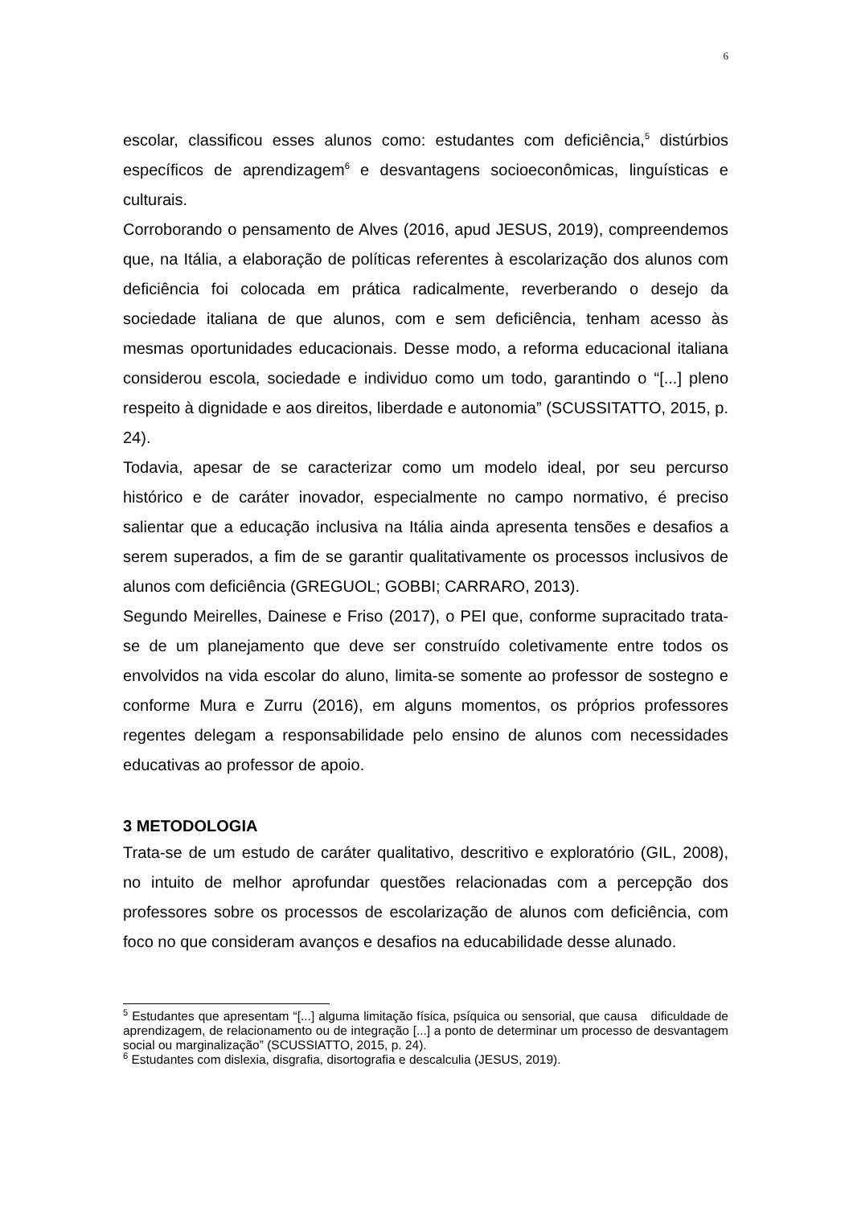6
escolar, classificou esses alunos como: estudantes com deficiência,<sup>5</sup> distúrbios específicos de aprendizagem<sup>6</sup> e desvantagens socioeconômicas, linguísticas e culturais.
Corroborando o pensamento de Alves (2016, apud JESUS, 2019), compreendemos que, na Itália, a elaboração de políticas referentes à escolarização dos alunos com deficiência foi colocada em prática radicalmente, reverberando o desejo da sociedade italiana de que alunos, com e sem deficiência, tenham acesso às mesmas oportunidades educacionais. Desse modo, a reforma educacional italiana considerou escola, sociedade e individuo como um todo, garantindo o “[...] pleno respeito à dignidade e aos direitos, liberdade e autonomia” (SCUSSITATTO, 2015, p. 24).
Todavia, apesar de se caracterizar como um modelo ideal, por seu percurso histórico e de caráter inovador, especialmente no campo normativo, é preciso salientar que a educação inclusiva na Itália ainda apresenta tensões e desafios a serem superados, a fim de se garantir qualitativamente os processos inclusivos de alunos com deficiência (GREGUOL; GOBBI; CARRARO, 2013).
Segundo Meirelles, Dainese e Friso (2017), o PEI que, conforme supracitado trata-se de um planejamento que deve ser construído coletivamente entre todos os envolvidos na vida escolar do aluno, limita-se somente ao professor de sostegno e conforme Mura e Zurru (2016), em alguns momentos, os próprios professores regentes delegam a responsabilidade pelo ensino de alunos com necessidades educativas ao professor de apoio.
3 METODOLOGIA
Trata-se de um estudo de caráter qualitativo, descritivo e exploratório (GIL, 2008), no intuito de melhor aprofundar questões relacionadas com a percepção dos professores sobre os processos de escolarização de alunos com deficiência, com foco no que consideram avanços e desafios na educabilidade desse alunado.
<sup>5</sup> Estudantes que apresentam “[...] alguma limitação física, psíquica ou sensorial, que causa dificuldade de aprendizagem, de relacionamento ou de integração [...] a ponto de determinar um processo de desvantagem social ou marginalização” (SCUSSIATTO, 2015, p. 24).
<sup>6</sup> Estudantes com dislexia, disgrafia, disortografia e descalculia (JESUS, 2019).